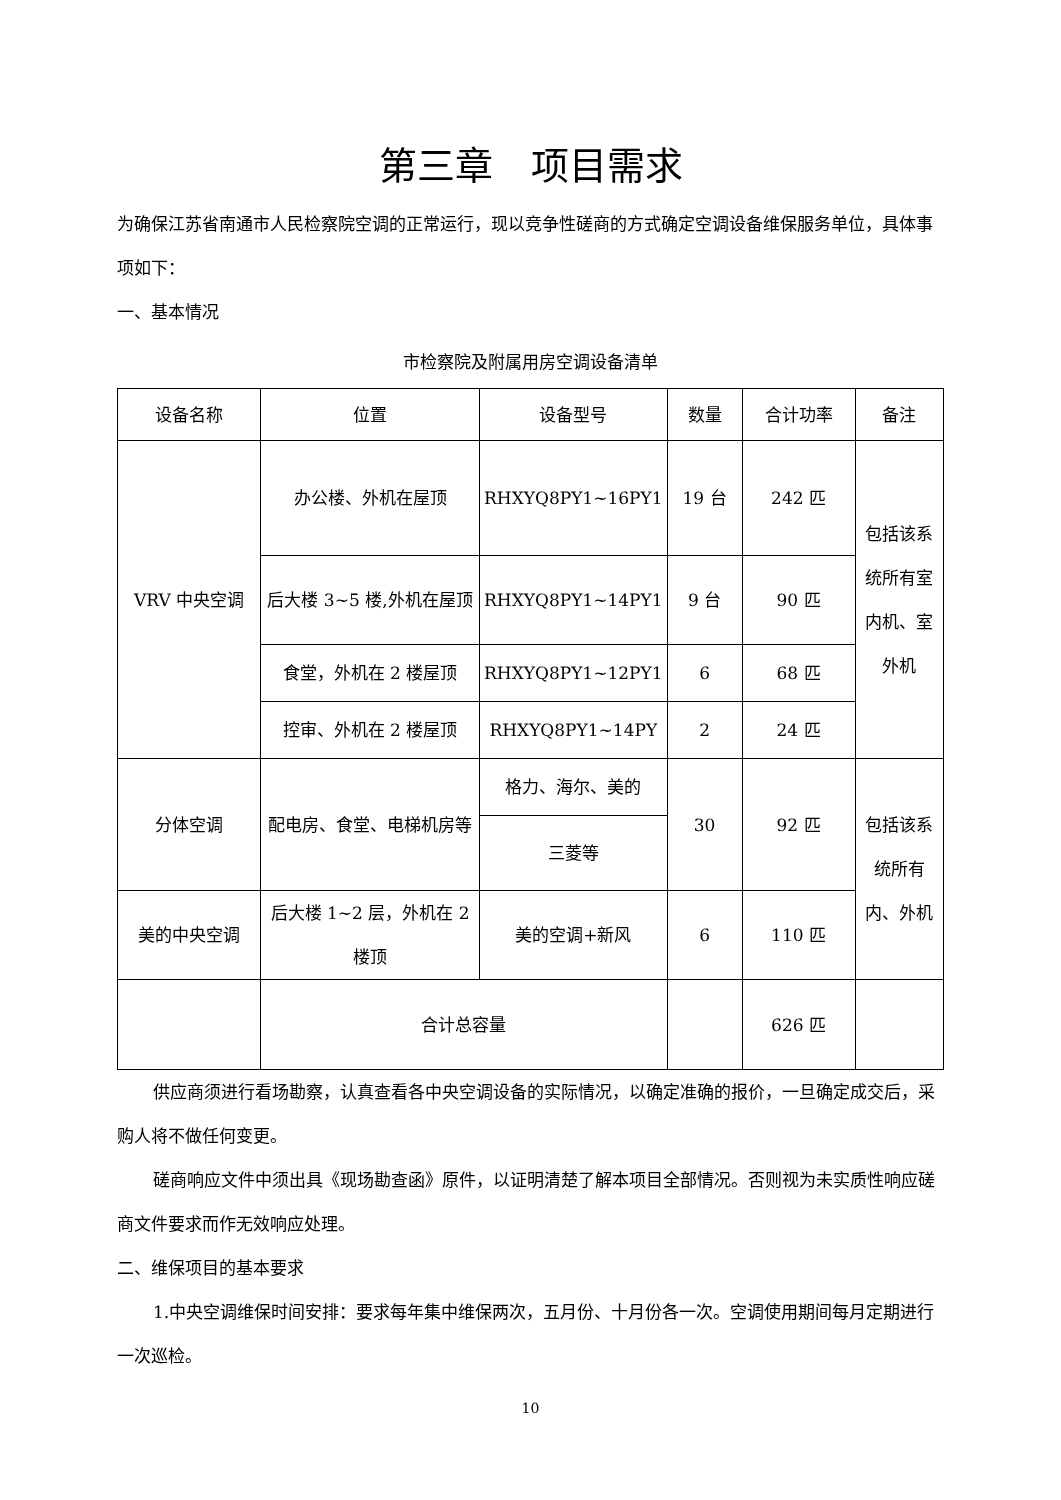第三章　项目需求
为确保江苏省南通市人民检察院空调的正常运行，现以竞争性磋商的方式确定空调设备维保服务单位，具体事项如下：
一、基本情况
市检察院及附属用房空调设备清单
| 设备名称 | 位置 | 设备型号 | 数量 | 合计功率 | 备注 |
| VRV 中央空调 | 办公楼、外机在屋顶 | RHXYQ8PY1~16PY1 | 19 台 | 242 匹 | 包括该系统所有室内机、室外机 |
| | 后大楼 3~5 楼,外机在屋顶 | RHXYQ8PY1~14PY1 | 9 台 | 90 匹 | |
| | 食堂，外机在 2 楼屋顶 | RHXYQ8PY1~12PY1 | 6 | 68 匹 | |
| | 控审、外机在 2 楼屋顶 | RHXYQ8PY1~14PY | 2 | 24 匹 | |
| 分体空调 | 配电房、食堂、电梯机房等 | 格力、海尔、美的 | 30 | 92 匹 | 包括该系统所有内、外机 |
| | | 三菱等 | | | |
| 美的中央空调 | 后大楼 1~2 层，外机在 2 楼顶 | 美的空调+新风 | 6 | 110 匹 | |
| | 合计总容量 | | | 626 匹 | |
供应商须进行看场勘察，认真查看各中央空调设备的实际情况，以确定准确的报价，一旦确定成交后，采购人将不做任何变更。
磋商响应文件中须出具《现场勘查函》原件，以证明清楚了解本项目全部情况。否则视为未实质性响应磋商文件要求而作无效响应处理。
二、维保项目的基本要求
1.中央空调维保时间安排：要求每年集中维保两次，五月份、十月份各一次。空调使用期间每月定期进行一次巡检。
10